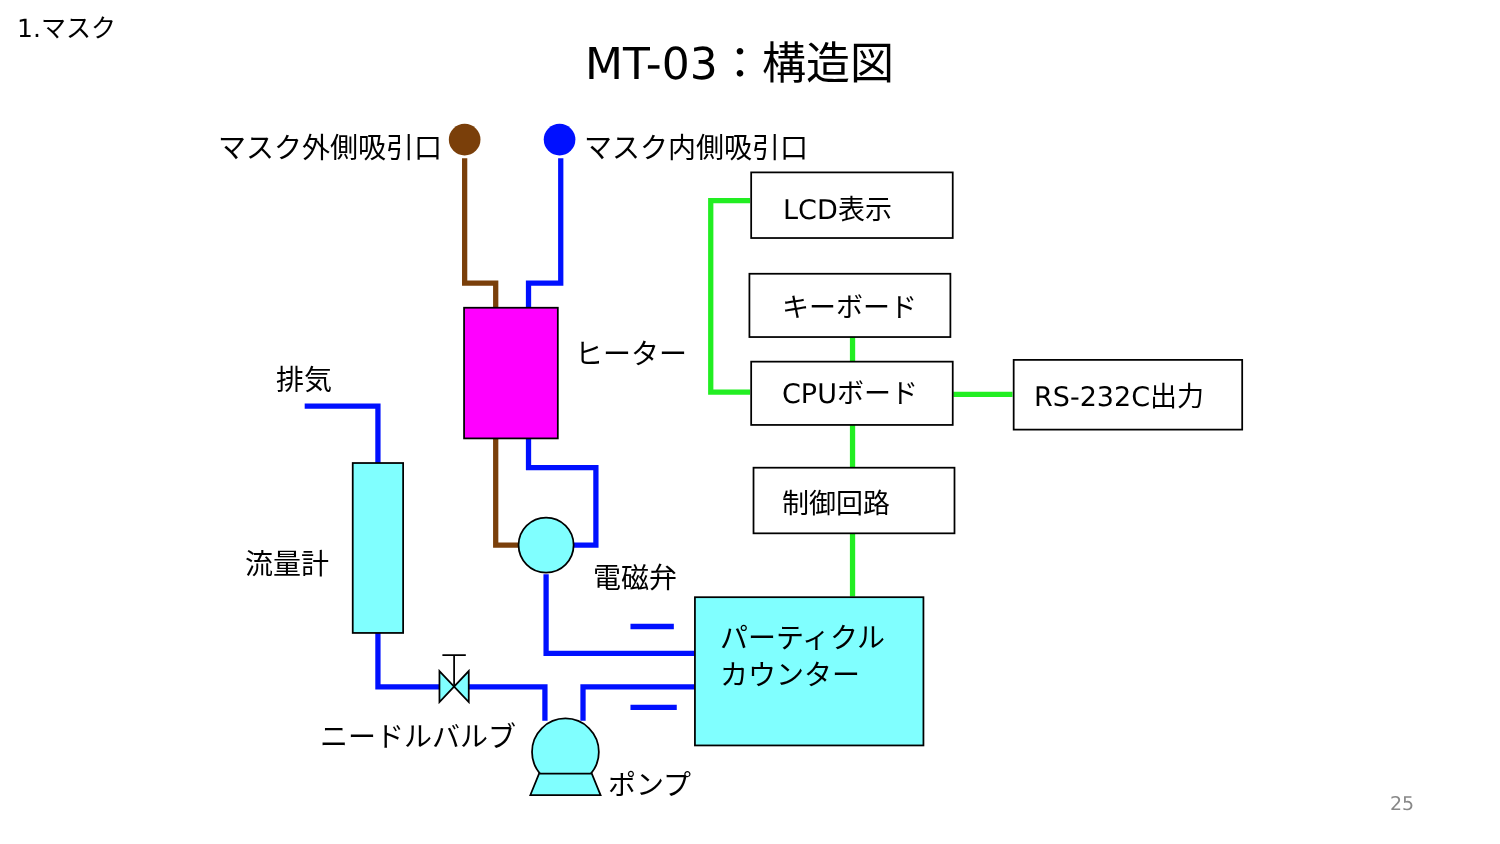1.マスク
MT-03：構造図
マスク外側吸引口 マスク内側吸引口
LCD表示
キーボード
CPUボード RS-232C出力
制御回路
ヒーター
排気
流量計 電磁弁
パーティクル
カウンター
ニードルバルブ
ポンプ
25